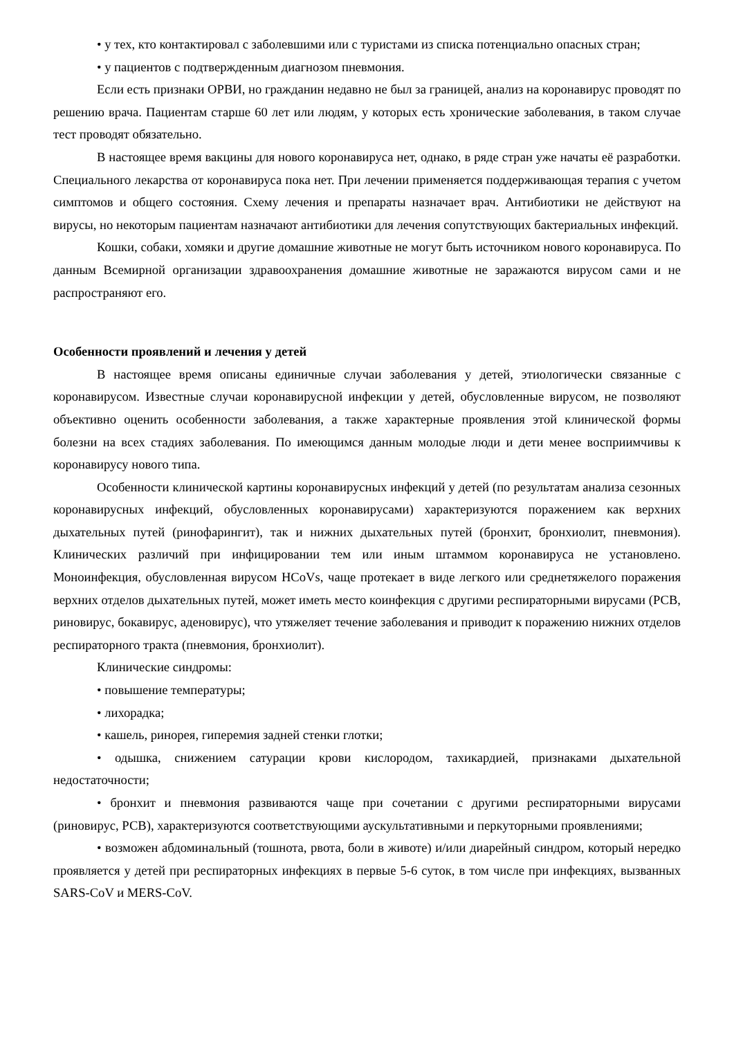• у тех, кто контактировал с заболевшими или с туристами из списка потенциально опасных стран;
• у пациентов с подтвержденным диагнозом пневмония.
Если есть признаки ОРВИ, но гражданин недавно не был за границей, анализ на коронавирус проводят по решению врача. Пациентам старше 60 лет или людям, у которых есть хронические заболевания, в таком случае тест проводят обязательно.
В настоящее время вакцины для нового коронавируса нет, однако, в ряде стран уже начаты её разработки. Специального лекарства от коронавируса пока нет. При лечении применяется поддерживающая терапия с учетом симптомов и общего состояния. Схему лечения и препараты назначает врач. Антибиотики не действуют на вирусы, но некоторым пациентам назначают антибиотики для лечения сопутствующих бактериальных инфекций.
Кошки, собаки, хомяки и другие домашние животные не могут быть источником нового коронавируса. По данным Всемирной организации здравоохранения домашние животные не заражаются вирусом сами и не распространяют его.
Особенности проявлений и лечения у детей
В настоящее время описаны единичные случаи заболевания у детей, этиологически связанные с коронавирусом. Известные случаи коронавирусной инфекции у детей, обусловленные вирусом, не позволяют объективно оценить особенности заболевания, а также характерные проявления этой клинической формы болезни на всех стадиях заболевания. По имеющимся данным молодые люди и дети менее восприимчивы к коронавирусу нового типа.
Особенности клинической картины коронавирусных инфекций у детей (по результатам анализа сезонных коронавирусных инфекций, обусловленных коронавирусами) характеризуются поражением как верхних дыхательных путей (ринофарингит), так и нижних дыхательных путей (бронхит, бронхиолит, пневмония). Клинических различий при инфицировании тем или иным штаммом коронавируса не установлено. Моноинфекция, обусловленная вирусом HCoVs, чаще протекает в виде легкого или среднетяжелого поражения верхних отделов дыхательных путей, может иметь место коинфекция с другими респираторными вирусами (РСВ, риновирус, бокавирус, аденовирус), что утяжеляет течение заболевания и приводит к поражению нижних отделов респираторного тракта (пневмония, бронхиолит).
Клинические синдромы:
• повышение температуры;
• лихорадка;
• кашель, ринорея, гиперемия задней стенки глотки;
• одышка, снижением сатурации крови кислородом, тахикардией, признаками дыхательной недостаточности;
• бронхит и пневмония развиваются чаще при сочетании с другими респираторными вирусами (риновирус, РСВ), характеризуются соответствующими аускультативными и перкуторными проявлениями;
• возможен абдоминальный (тошнота, рвота, боли в животе) и/или диарейный синдром, который нередко проявляется у детей при респираторных инфекциях в первые 5-6 суток, в том числе при инфекциях, вызванных SARS-CoV и MERS-CoV.